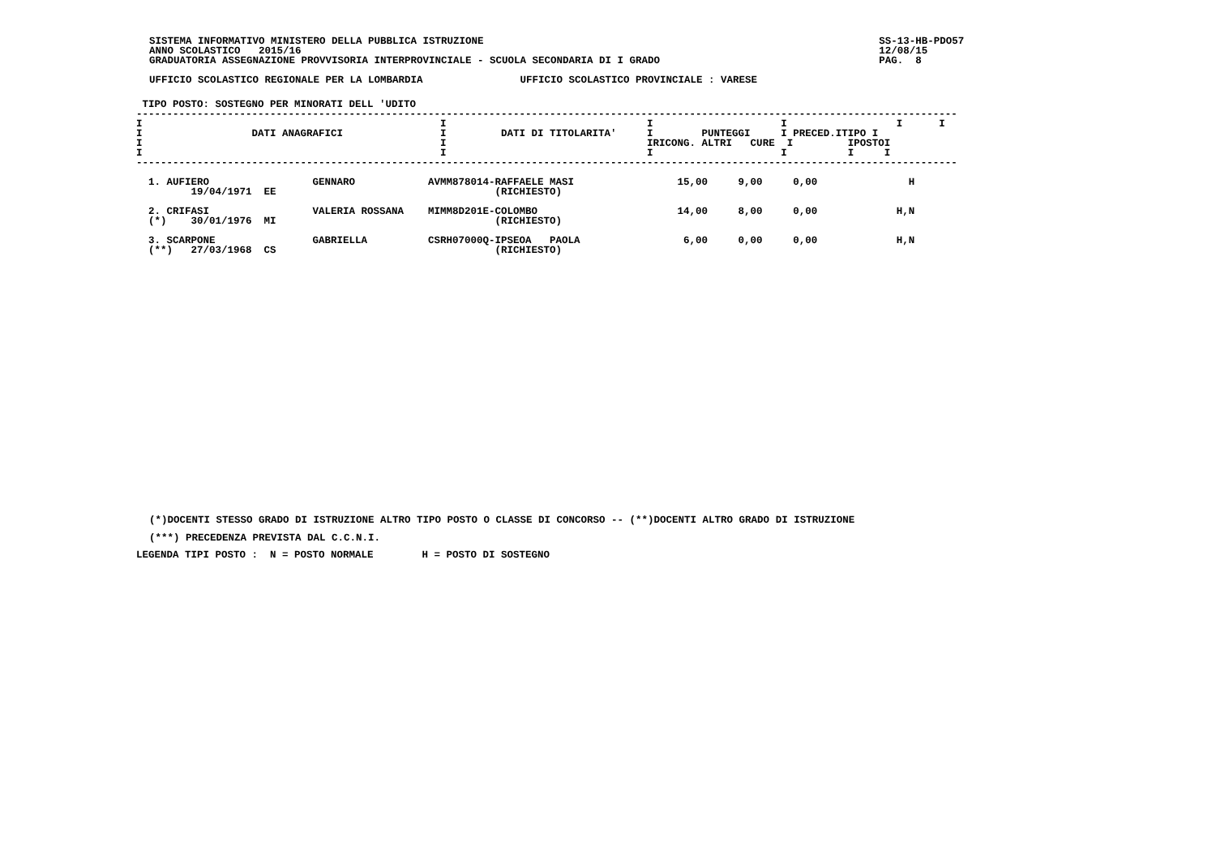SISTEMA INFORMATIVO MINISTERO DELLA PUBBLICA ISTRUZIONE                                                                 SS-13-HB-PDO57
ANNO SCOLASTICO   2015/16                                                                                               12/08/15
GRADUATORIA ASSEGNAZIONE PROVVISORIA INTERPROVINCIALE - SCUOLA SECONDARIA DI I GRADO                                    PAG.  8

UFFICIO SCOLASTICO REGIONALE PER LA LOMBARDIA                UFFICIO SCOLASTICO PROVINCIALE : VARESE
 TIPO POSTO: SOSTEGNO PER MINORATI DELL 'UDITO
---------------------------------------------------------------------------------------------------------------------------------------
I                                                 I                                 I                     I                  I      I
I                  DATI ANAGRAFICI                I         DATI DI TITOLARITA'     I        PUNTEGGI     I PRECED.ITIPO I
I                                                 I                                 IRICONG. ALTRI   CURE  I         IPOSTOI
I                                                 I                                 I                     I          I     I
---------------------------------------------------------------------------------------------------------------------------------------

  1. AUFIERO                 GENNARO            AVMM878014-RAFFAELE MASI                 15,00     9,00     0,00               H
         19/04/1971  EE                                    (RICHIESTO)

  2. CRIFASI                 VALERIA ROSSANA    MIMM8D201E-COLOMBO                       14,00     8,00     0,00             H,N
  (*)    30/01/1976  MI                                    (RICHIESTO)

  3. SCARPONE                GABRIELLA          CSRH07000Q-IPSEOA   PAOLA                 6,00     0,00     0,00             H,N
  (**)   27/03/1968  CS                                    (RICHIESTO)
(*)DOCENTI STESSO GRADO DI ISTRUZIONE ALTRO TIPO POSTO O CLASSE DI CONCORSO -- (**)DOCENTI ALTRO GRADO DI ISTRUZIONE
(***) PRECEDENZA PREVISTA DAL C.C.N.I.
LEGENDA TIPI POSTO :  N = POSTO NORMALE        H = POSTO DI SOSTEGNO